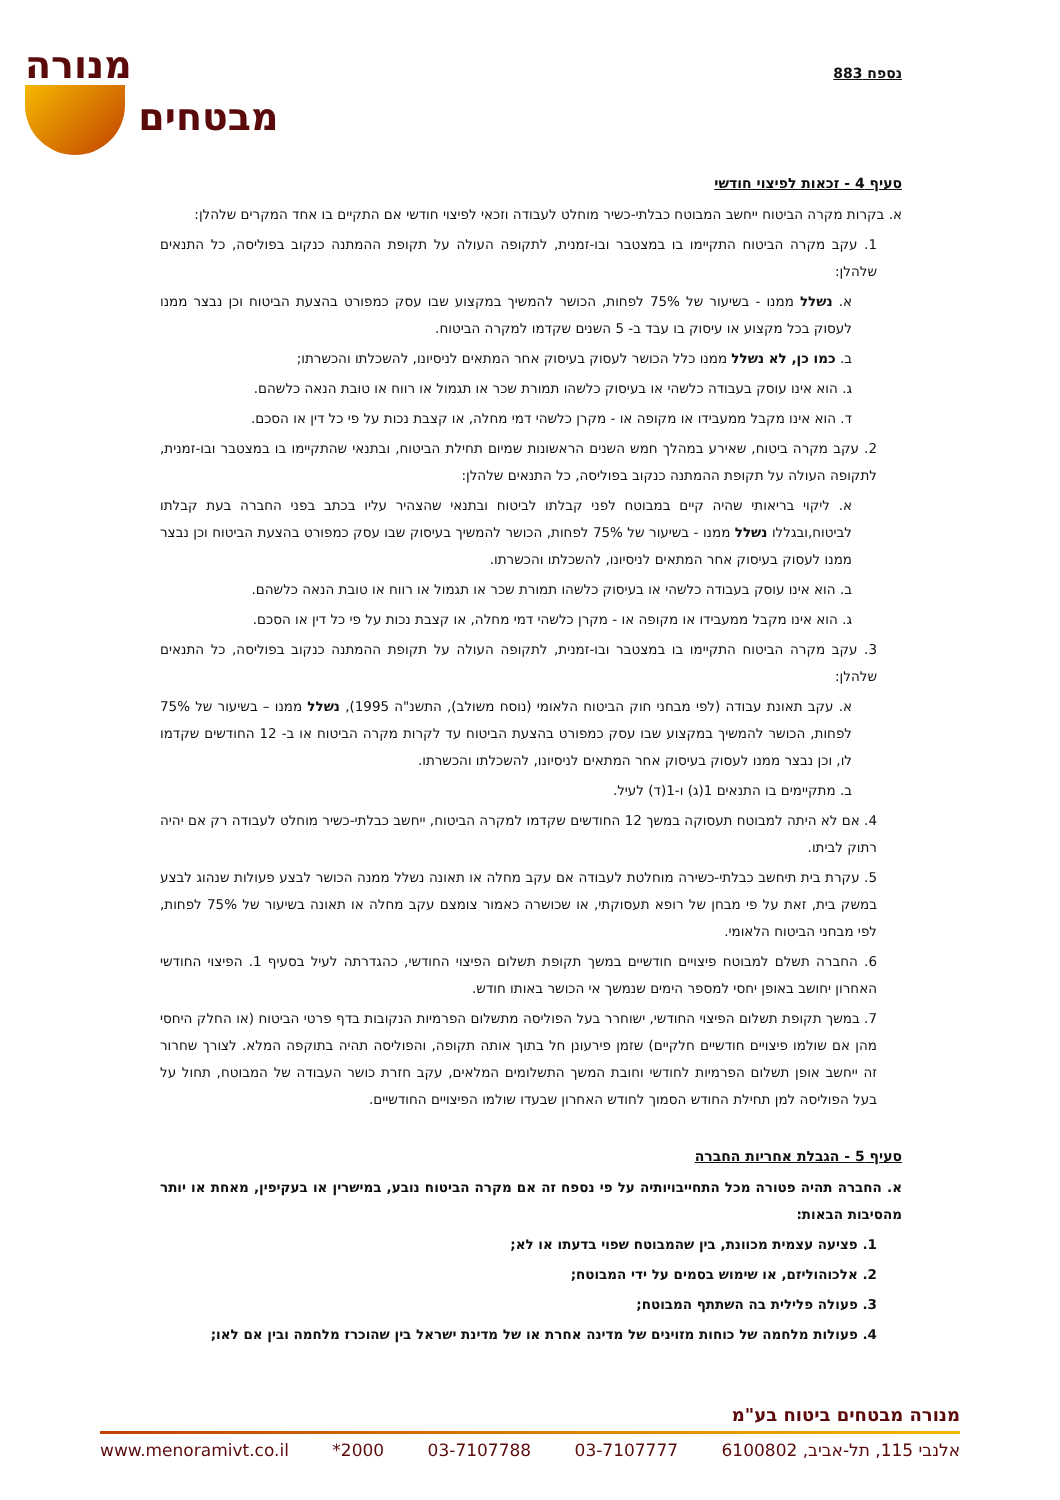נספח 883
מנורה
מבטחים
סעיף 4 - זכאות לפיצוי חודשי
א. בקרות מקרה הביטוח ייחשב המבוטח כבלתי-כשיר מוחלט לעבודה וזכאי לפיצוי חודשי אם התקיים בו אחד המקרים שלהלן:
1. עקב מקרה הביטוח התקיימו בו במצטבר ובו-זמנית, לתקופה העולה על תקופת ההמתנה כנקוב בפוליסה, כל התנאים שלהלן:
א. נשלל ממנו - בשיעור של 75% לפחות, הכושר להמשיך במקצוע שבו עסק כמפורט בהצעת הביטוח וכן נבצר ממנו לעסוק בכל מקצוע או עיסוק בו עבד ב- 5 השנים שקדמו למקרה הביטוח.
ב. כמו כן, לא נשלל ממנו כלל הכושר לעסוק בעיסוק אחר המתאים לניסיונו, להשכלתו והכשרתו;
ג. הוא אינו עוסק בעבודה כלשהי או בעיסוק כלשהו תמורת שכר או תגמול או רווח או טובת הנאה כלשהם.
ד. הוא אינו מקבל ממעבידו או מקופה או - מקרן כלשהי דמי מחלה, או קצבת נכות על פי כל דין או הסכם.
2. עקב מקרה ביטוח, שאירע במהלך חמש השנים הראשונות שמיום תחילת הביטוח, ובתנאי שהתקיימו בו במצטבר ובו-זמנית, לתקופה העולה על תקופת ההמתנה כנקוב בפוליסה, כל התנאים שלהלן:
א. ליקוי בריאותי שהיה קיים במבוטח לפני קבלתו לביטוח ובתנאי שהצהיר עליו בכתב בפני החברה בעת קבלתו לביטוח,ובגללו נשלל ממנו - בשיעור של 75% לפחות, הכושר להמשיך בעיסוק שבו עסק כמפורט בהצעת הביטוח וכן נבצר ממנו לעסוק בעיסוק אחר המתאים לניסיונו, להשכלתו והכשרתו.
ב. הוא אינו עוסק בעבודה כלשהי או בעיסוק כלשהו תמורת שכר או תגמול או רווח או טובת הנאה כלשהם.
ג. הוא אינו מקבל ממעבידו או מקופה או - מקרן כלשהי דמי מחלה, או קצבת נכות על פי כל דין או הסכם.
3. עקב מקרה הביטוח התקיימו בו במצטבר ובו-זמנית, לתקופה העולה על תקופת ההמתנה כנקוב בפוליסה, כל התנאים שלהלן:
א. עקב תאונת עבודה (לפי מבחני חוק הביטוח הלאומי (נוסח משולב), התשנ"ה 1995), נשלל ממנו – בשיעור של 75% לפחות, הכושר להמשיך במקצוע שבו עסק כמפורט בהצעת הביטוח עד לקרות מקרה הביטוח או ב- 12 החודשים שקדמו לו, וכן נבצר ממנו לעסוק בעיסוק אחר המתאים לניסיונו, להשכלתו והכשרתו.
ב. מתקיימים בו התנאים 1(ג) ו-1(ד) לעיל.
4. אם לא היתה למבוטח תעסוקה במשך 12 החודשים שקדמו למקרה הביטוח, ייחשב כבלתי-כשיר מוחלט לעבודה רק אם יהיה רתוק לביתו.
5. עקרת בית תיחשב כבלתי-כשירה מוחלטת לעבודה אם עקב מחלה או תאונה נשלל ממנה הכושר לבצע פעולות שנהוג לבצע במשק בית, זאת על פי מבחן של רופא תעסוקתי, או שכושרה כאמור צומצם עקב מחלה או תאונה בשיעור של 75% לפחות, לפי מבחני הביטוח הלאומי.
6. החברה תשלם למבוטח פיצויים חודשיים במשך תקופת תשלום הפיצוי החודשי, כהגדרתה לעיל בסעיף 1. הפיצוי החודשי האחרון יחושב באופן יחסי למספר הימים שנמשך אי הכושר באותו חודש.
7. במשך תקופת תשלום הפיצוי החודשי, ישוחרר בעל הפוליסה מתשלום הפרמיות הנקובות בדף פרטי הביטוח (או החלק היחסי מהן אם שולמו פיצויים חודשיים חלקיים) שזמן פירעונן חל בתוך אותה תקופה, והפוליסה תהיה בתוקפה המלא. לצורך שחרור זה ייחשב אופן תשלום הפרמיות לחודשי וחובת המשך התשלומים המלאים, עקב חזרת כושר העבודה של המבוטח, תחול על בעל הפוליסה למן תחילת החודש הסמוך לחודש האחרון שבעדו שולמו הפיצויים החודשיים.
סעיף 5 - הגבלת אחריות החברה
א. החברה תהיה פטורה מכל התחייבויותיה על פי נספח זה אם מקרה הביטוח נובע, במישרין או בעקיפין, מאחת או יותר מהסיבות הבאות:
1. פציעה עצמית מכוונת, בין שהמבוטח שפוי בדעתו או לא;
2. אלכוהוליזם, או שימוש בסמים על ידי המבוטח;
3. פעולה פלילית בה השתתף המבוטח;
4. פעולות מלחמה של כוחות מזוינים של מדינה אחרת או של מדינת ישראל בין שהוכרז מלחמה ובין אם לאו;
מנורה מבטחים ביטוח בע"מ
אלנבי 115, תל-אביב, 6100802 03-7107777 03-7107788 2000* www.menoramivt.co.il